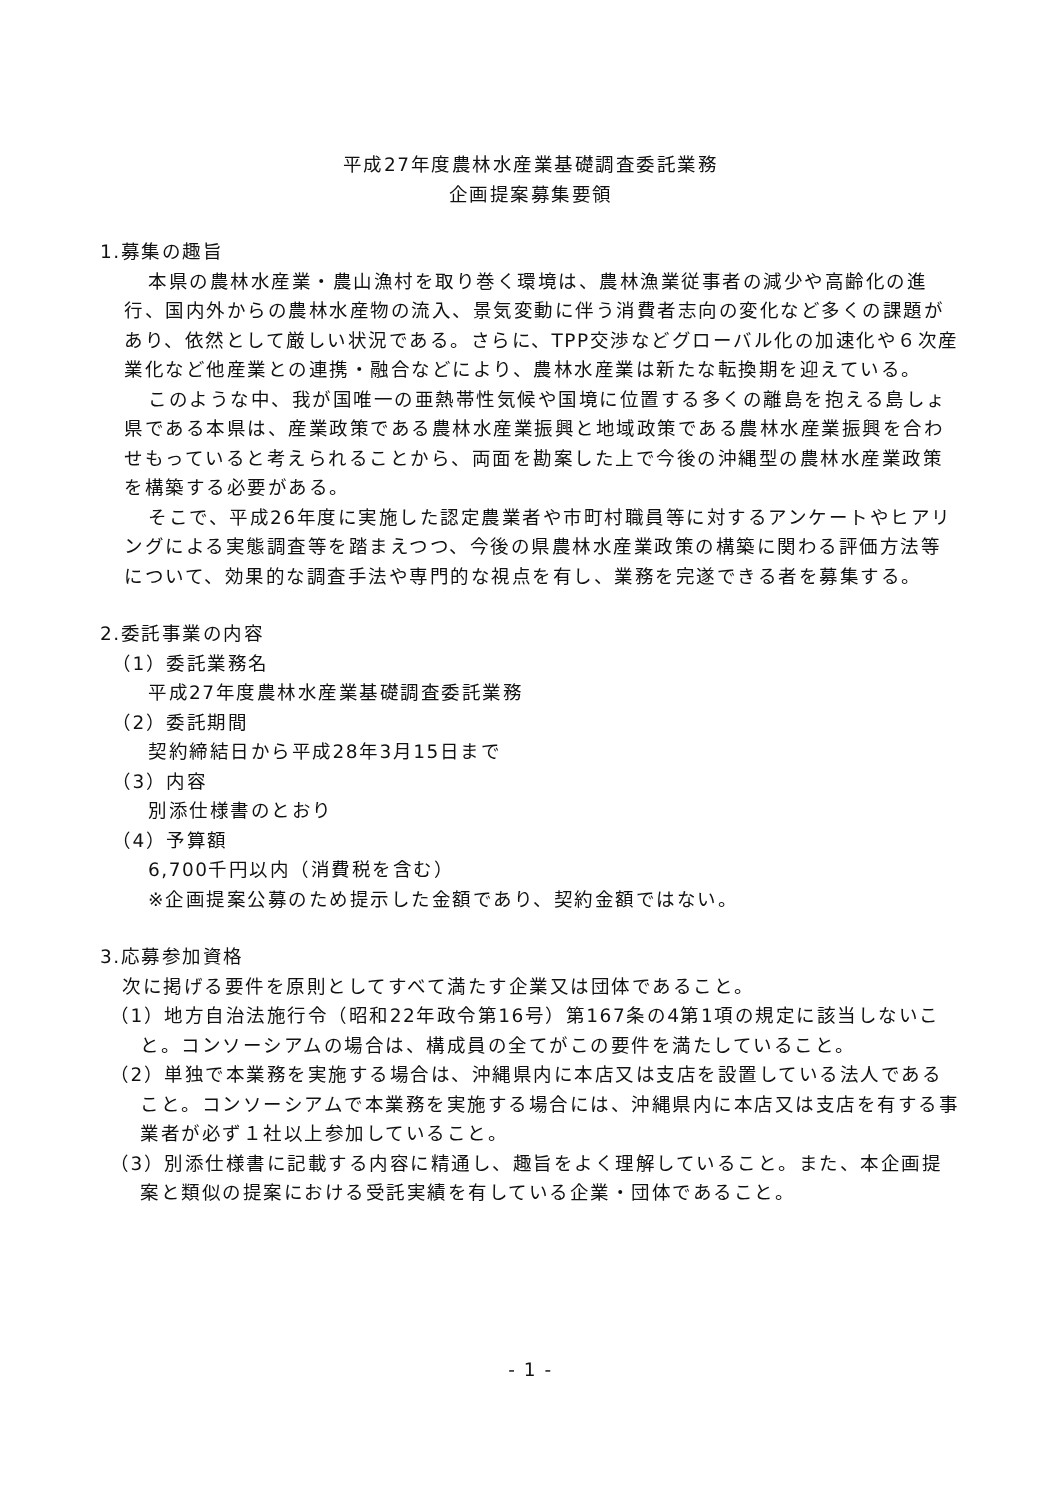平成27年度農林水産業基礎調査委託業務
企画提案募集要領
1.募集の趣旨
本県の農林水産業・農山漁村を取り巻く環境は、農林漁業従事者の減少や高齢化の進行、国内外からの農林水産物の流入、景気変動に伴う消費者志向の変化など多くの課題があり、依然として厳しい状況である。さらに、TPP交渉などグローバル化の加速化や６次産業化など他産業との連携・融合などにより、農林水産業は新たな転換期を迎えている。
このような中、我が国唯一の亜熱帯性気候や国境に位置する多くの離島を抱える島しょ県である本県は、産業政策である農林水産業振興と地域政策である農林水産業振興を合わせもっていると考えられることから、両面を勘案した上で今後の沖縄型の農林水産業政策を構築する必要がある。
そこで、平成26年度に実施した認定農業者や市町村職員等に対するアンケートやヒアリングによる実態調査等を踏まえつつ、今後の県農林水産業政策の構築に関わる評価方法等について、効果的な調査手法や専門的な視点を有し、業務を完遂できる者を募集する。
2.委託事業の内容
（1）委託業務名
平成27年度農林水産業基礎調査委託業務
（2）委託期間
契約締結日から平成28年3月15日まで
（3）内容
別添仕様書のとおり
（4）予算額
6,700千円以内（消費税を含む）
※企画提案公募のため提示した金額であり、契約金額ではない。
3.応募参加資格
次に掲げる要件を原則としてすべて満たす企業又は団体であること。
（1）地方自治法施行令（昭和22年政令第16号）第167条の4第1項の規定に該当しないこと。コンソーシアムの場合は、構成員の全てがこの要件を満たしていること。
（2）単独で本業務を実施する場合は、沖縄県内に本店又は支店を設置している法人であること。コンソーシアムで本業務を実施する場合には、沖縄県内に本店又は支店を有する事業者が必ず１社以上参加していること。
（3）別添仕様書に記載する内容に精通し、趣旨をよく理解していること。また、本企画提案と類似の提案における受託実績を有している企業・団体であること。
- 1 -